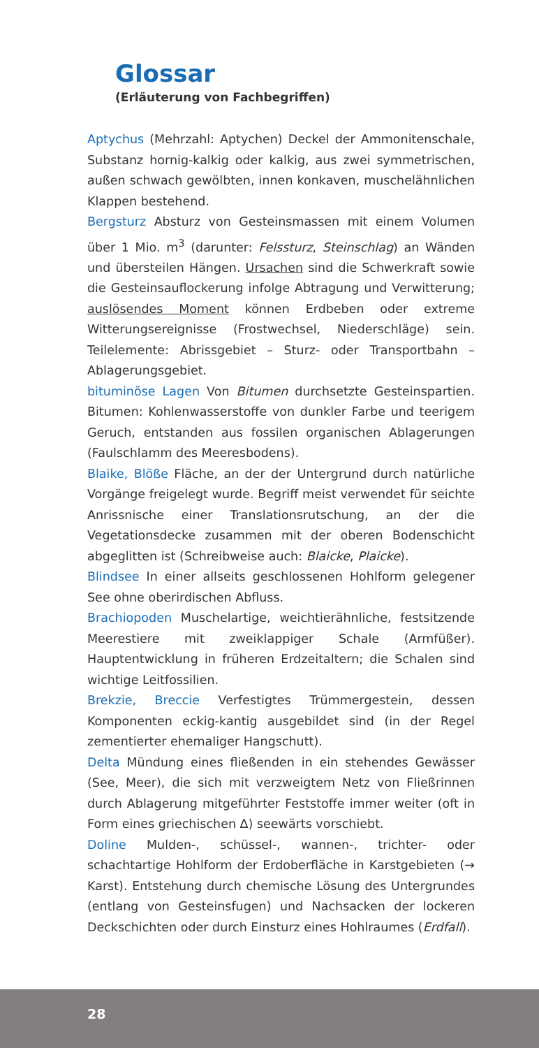Glossar
(Erläuterung von Fachbegriffen)
Aptychus (Mehrzahl: Aptychen) Deckel der Ammonitenschale, Substanz hornig-kalkig oder kalkig, aus zwei symmetrischen, außen schwach gewölbten, innen konkaven, muschelähnlichen Klappen bestehend.
Bergsturz Absturz von Gesteinsmassen mit einem Volumen über 1 Mio. m<sup>3</sup> (darunter: Felssturz, Steinschlag) an Wänden und übersteilen Hängen. Ursachen sind die Schwerkraft sowie die Gesteinsauflockerung infolge Abtragung und Verwitterung; auslösendes Moment können Erdbeben oder extreme Witterungsereignisse (Frostwechsel, Niederschläge) sein. Teilelemente: Abrissgebiet – Sturz- oder Transportbahn – Ablagerungsgebiet.
bituminöse Lagen Von Bitumen durchsetzte Gesteinspartien. Bitumen: Kohlenwasserstoffe von dunkler Farbe und teerigem Geruch, entstanden aus fossilen organischen Ablagerungen (Faulschlamm des Meeresbodens).
Blaike, Blöße Fläche, an der der Untergrund durch natürliche Vorgänge freigelegt wurde. Begriff meist verwendet für seichte Anrissnische einer Translationsrutschung, an der die Vegetationsdecke zusammen mit der oberen Bodenschicht abgeglitten ist (Schreibweise auch: Blaicke, Plaicke).
Blindsee In einer allseits geschlossenen Hohlform gelegener See ohne oberirdischen Abfluss.
Brachiopoden Muschelartige, weichtierähnliche, festsitzende Meerestiere mit zweiklappiger Schale (Armfüßer). Hauptentwicklung in früheren Erdzeitaltern; die Schalen sind wichtige Leitfossilien.
Brekzie, Breccie Verfestigtes Trümmergestein, dessen Komponenten eckig-kantig ausgebildet sind (in der Regel zementierter ehemaliger Hangschutt).
Delta Mündung eines fließenden in ein stehendes Gewässer (See, Meer), die sich mit verzweigtem Netz von Fließrinnen durch Ablagerung mitgeführter Feststoffe immer weiter (oft in Form eines griechischen Δ) seewärts vorschiebt.
Doline Mulden-, schüssel-, wannen-, trichter- oder schachtartige Hohlform der Erdoberfläche in Karstgebieten (→ Karst). Entstehung durch chemische Lösung des Untergrundes (entlang von Gesteinsfugen) und Nachsacken der lockeren Deckschichten oder durch Einsturz eines Hohlraumes (Erdfall).
28